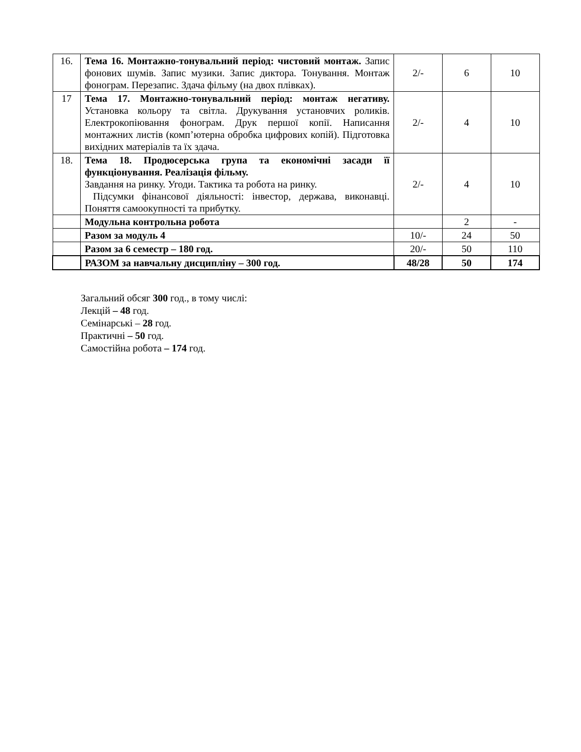| 16. | Тема 16. Монтажно-тонувальний період: чистовий монтаж. Запис фонових шумів. Запис музики. Запис диктора. Тонування. Монтаж фонограм. Перезапис. Здача фільму (на двох плівках). | 2/- | 6 | 10 |
| 17 | Тема 17. Монтажно-тонувальний період: монтаж негативу. Установка кольору та світла. Друкування установчих роликів. Електрокопіювання фонограм. Друк першої копії. Написання монтажних листів (комп’ютерна обробка цифрових копій). Підготовка вихідних матеріалів та їх здача. | 2/- | 4 | 10 |
| 18. | Тема 18. Продюсерська група та економічні засади її функціонування. Реалізація фільму. Завдання на ринку. Угоди. Тактика та робота на ринку. Підсумки фінансової діяльності: інвестор, держава, виконавці. Поняття самоокупності та прибутку. | 2/- | 4 | 10 |
| | Модульна контрольна робота | | 2 | - |
| | Разом за модуль 4 | 10/- | 24 | 50 |
| | Разом за 6 семестр – 180 год. | 20/- | 50 | 110 |
| | РАЗОМ за навчальну дисципліну – 300 год. | 48/28 | 50 | 174 |
Загальний обсяг 300 год., в тому числі:
Лекцій – 48 год.
Семінарські – 28 год.
Практичні – 50 год.
Самостійна робота – 174 год.